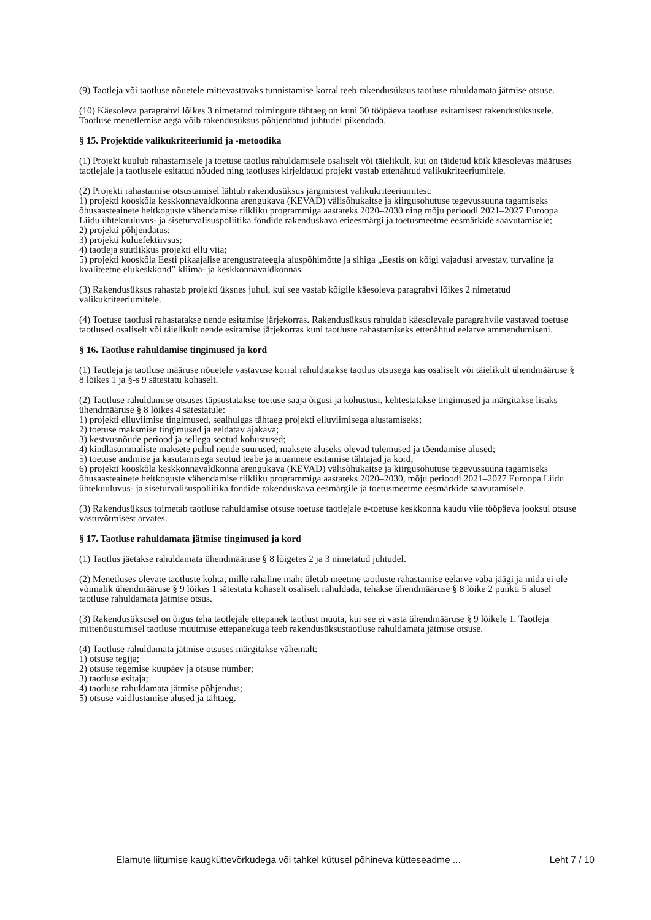(9) Taotleja või taotluse nõuetele mittevastavaks tunnistamise korral teeb rakendusüksus taotluse rahuldamata jätmise otsuse.
(10) Käesoleva paragrahvi lõikes 3 nimetatud toimingute tähtaeg on kuni 30 tööpäeva taotluse esitamisest rakendusüksusele. Taotluse menetlemise aega võib rakendusüksus põhjendatud juhtudel pikendada.
§ 15. Projektide valikukriteeriumid ja -metoodika
(1) Projekt kuulub rahastamisele ja toetuse taotlus rahuldamisele osaliselt või täielikult, kui on täidetud kõik käesolevas määruses taotlejale ja taotlusele esitatud nõuded ning taotluses kirjeldatud projekt vastab ettenähtud valikukriteeriumitele.
(2) Projekti rahastamise otsustamisel lähtub rakendusüksus järgmistest valikukriteeriumitest:
1) projekti kooskõla keskkonnavaldkonna arengukava (KEVAD) välisõhukaitse ja kiirgusohutuse tegevussuuna tagamiseks õhusaasteainete heitkoguste vähendamise riikliku programmiga aastateks 2020–2030 ning mõju perioodi 2021–2027 Euroopa Liidu ühtekuuluvus- ja siseturvalisuspoliitika fondide rakenduskava erieesmärgi ja toetusmeetme eesmärkide saavutamisele;
2) projekti põhjendatus;
3) projekti kuluefektiivsus;
4) taotleja suutlikkus projekti ellu viia;
5) projekti kooskõla Eesti pikaajalise arengustrateegia aluspõhimõtte ja sihiga „Eestis on kõigi vajadusi arvestav, turvaline ja kvaliteetne elukeskkond” kliima- ja keskkonnavaldkonnas.
(3) Rakendusüksus rahastab projekti üksnes juhul, kui see vastab kõigile käesoleva paragrahvi lõikes 2 nimetatud valikukriteeriumitele.
(4) Toetuse taotlusi rahastatakse nende esitamise järjekorras. Rakendusüksus rahuldab käesolevale paragrahvile vastavad toetuse taotlused osaliselt või täielikult nende esitamise järjekorras kuni taotluste rahastamiseks ettenähtud eelarve ammendumiseni.
§ 16. Taotluse rahuldamise tingimused ja kord
(1) Taotleja ja taotluse määruse nõuetele vastavuse korral rahuldatakse taotlus otsusega kas osaliselt või täielikult ühendmääruse § 8 lõikes 1 ja §-s 9 sätestatu kohaselt.
(2) Taotluse rahuldamise otsuses täpsustatakse toetuse saaja õigusi ja kohustusi, kehtestatakse tingimused ja märgitakse lisaks ühendmääruse § 8 lõikes 4 sätestatule:
1) projekti elluviimise tingimused, sealhulgas tähtaeg projekti elluviimisega alustamiseks;
2) toetuse maksmise tingimused ja eeldatav ajakava;
3) kestvusnõude periood ja sellega seotud kohustused;
4) kindlasummaliste maksete puhul nende suurused, maksete aluseks olevad tulemused ja tõendamise alused;
5) toetuse andmise ja kasutamisega seotud teabe ja aruannete esitamise tähtajad ja kord;
6) projekti kooskõla keskkonnavaldkonna arengukava (KEVAD) välisõhukaitse ja kiirgusohutuse tegevussuuna tagamiseks õhusaasteainete heitkoguste vähendamise riikliku programmiga aastateks 2020–2030, mõju perioodi 2021–2027 Euroopa Liidu ühtekuuluvus- ja siseturvalisuspoliitika fondide rakenduskava eesmärgile ja toetusmeetme eesmärkide saavutamisele.
(3) Rakendusüksus toimetab taotluse rahuldamise otsuse toetuse taotlejale e-toetuse keskkonna kaudu viie tööpäeva jooksul otsuse vastuvõtmisest arvates.
§ 17. Taotluse rahuldamata jätmise tingimused ja kord
(1) Taotlus jäetakse rahuldamata ühendmääruse § 8 lõigetes 2 ja 3 nimetatud juhtudel.
(2) Menetluses olevate taotluste kohta, mille rahaline maht ületab meetme taotluste rahastamise eelarve vaba jäägi ja mida ei ole võimalik ühendmääruse § 9 lõikes 1 sätestatu kohaselt osaliselt rahuldada, tehakse ühendmääruse § 8 lõike 2 punkti 5 alusel taotluse rahuldamata jätmise otsus.
(3) Rakendusüksusel on õigus teha taotlejale ettepanek taotlust muuta, kui see ei vasta ühendmääruse § 9 lõikele 1. Taotleja mittenõustumisel taotluse muutmise ettepanekuga teeb rakendusüksustaotluse rahuldamata jätmise otsuse.
(4) Taotluse rahuldamata jätmise otsuses märgitakse vähemalt:
1) otsuse tegija;
2) otsuse tegemise kuupäev ja otsuse number;
3) taotluse esitaja;
4) taotluse rahuldamata jätmise põhjendus;
5) otsuse vaidlustamise alused ja tähtaeg.
Elamute liitumise kaugküttevõrkudega või tahkel kütusel põhineva kütteseadme ... Leht 7 / 10